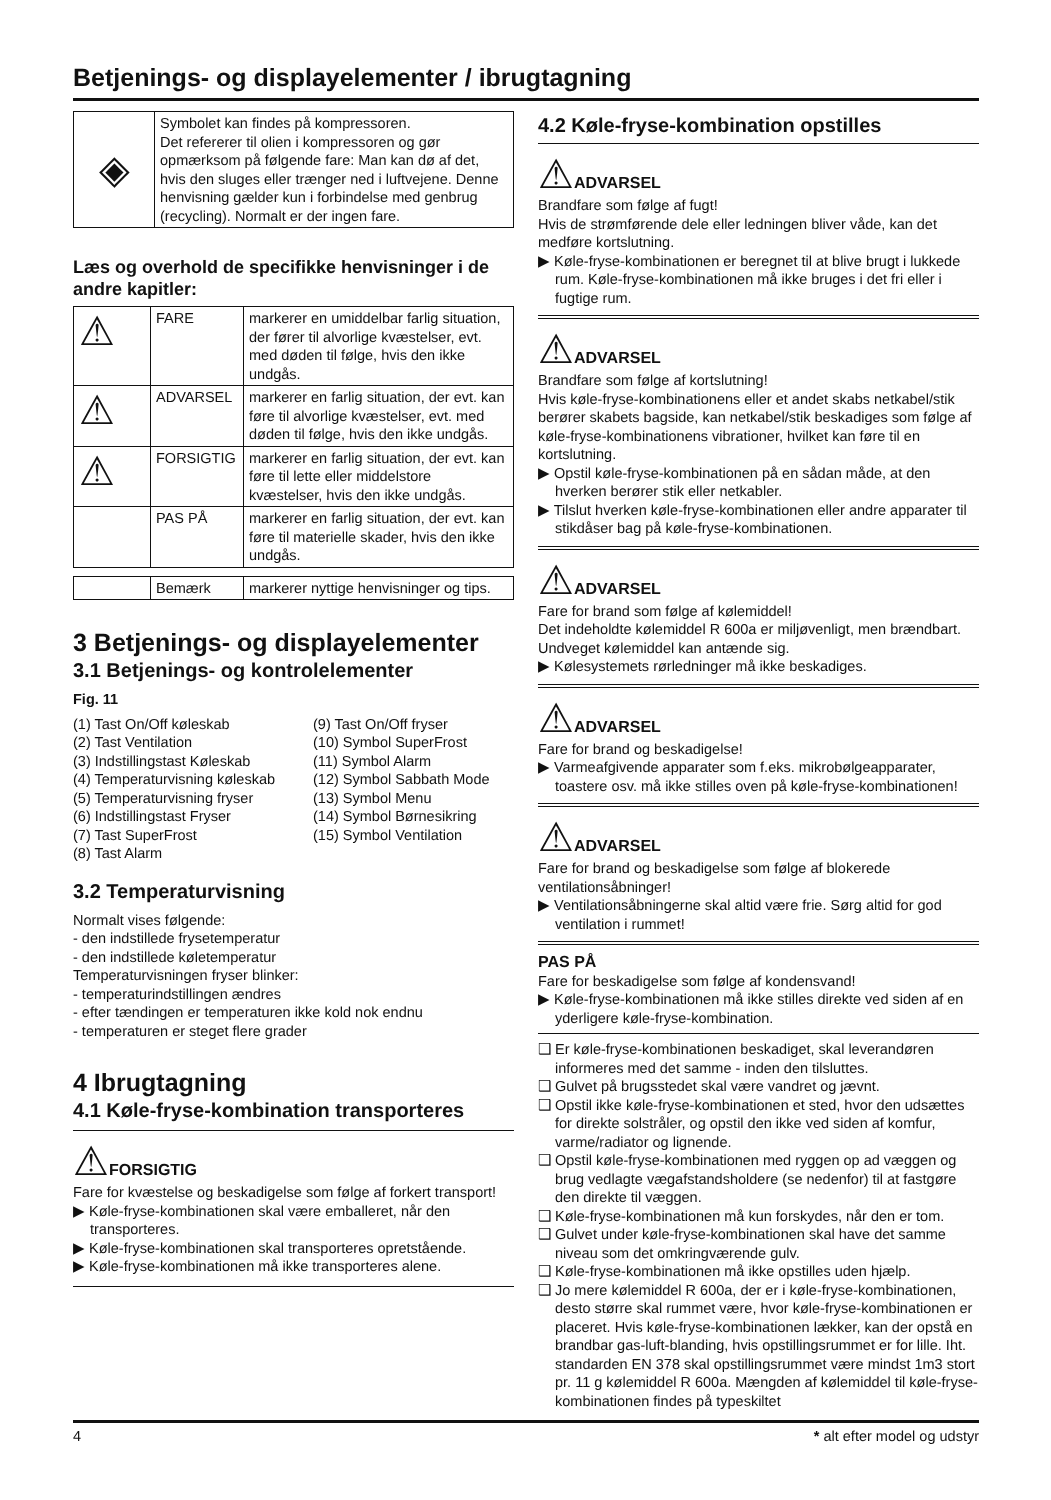Betjenings- og displayelementer / ibrugtagning
| ◈ | Symbolet kan findes på kompressoren. Det refererer til olien i kompressoren og gør opmærksom på følgende fare: Man kan dø af det, hvis den sluges eller trænger ned i luftvejene. Denne henvisning gælder kun i forbindelse med genbrug (recycling). Normalt er der ingen fare. |
Læs og overhold de specifikke henvisninger i de andre kapitler:
| ⚠ | FARE | markerer en umiddelbar farlig situation, der fører til alvorlige kvæstelser, evt. med døden til følge, hvis den ikke undgås. |
| ⚠ | ADVARSEL | markerer en farlig situation, der evt. kan føre til alvorlige kvæstelser, evt. med døden til følge, hvis den ikke undgås. |
| ⚠ | FORSIGTIG | markerer en farlig situation, der evt. kan føre til lette eller middelstore kvæstelser, hvis den ikke undgås. |
| | PAS PÅ | markerer en farlig situation, der evt. kan føre til materielle skader, hvis den ikke undgås. |
| | Bemærk | markerer nyttige henvisninger og tips. |
3 Betjenings- og displayelementer
3.1 Betjenings- og kontrolelementer
Fig. 11
(1) Tast On/Off køleskab
(9) Tast On/Off fryser
(2) Tast Ventilation
(10) Symbol SuperFrost
(3) Indstillingstast Køleskab
(11) Symbol Alarm
(4) Temperaturvisning køleskab
(12) Symbol Sabbath Mode
(5) Temperaturvisning fryser
(13) Symbol Menu
(6) Indstillingstast Fryser
(14) Symbol Børnesikring
(7) Tast SuperFrost
(15) Symbol Ventilation
(8) Tast Alarm
3.2 Temperaturvisning
Normalt vises følgende:
- den indstillede frysetemperatur
- den indstillede køletemperatur
Temperaturvisningen fryser blinker:
- temperaturindstillingen ændres
- efter tændingen er temperaturen ikke kold nok endnu
- temperaturen er steget flere grader
4 Ibrugtagning
4.1 Køle-fryse-kombination transporteres
⚠FORSIGTIG
Fare for kvæstelse og beskadigelse som følge af forkert transport!
▶ Køle-fryse-kombinationen skal være emballeret, når den transporteres.
▶ Køle-fryse-kombinationen skal transporteres opretstående.
▶ Køle-fryse-kombinationen må ikke transporteres alene.
4.2 Køle-fryse-kombination opstilles
⚠ADVARSEL
Brandfare som følge af fugt!
Hvis de strømførende dele eller ledningen bliver våde, kan det medføre kortslutning.
▶ Køle-fryse-kombinationen er beregnet til at blive brugt i lukkede rum. Køle-fryse-kombinationen må ikke bruges i det fri eller i fugtige rum.
⚠ADVARSEL
Brandfare som følge af kortslutning!
Hvis køle-fryse-kombinationens eller et andet skabs netkabel/stik berører skabets bagside, kan netkabel/stik beskadiges som følge af køle-fryse-kombinationens vibrationer, hvilket kan føre til en kortslutning.
▶ Opstil køle-fryse-kombinationen på en sådan måde, at den hverken berører stik eller netkabler.
▶ Tilslut hverken køle-fryse-kombinationen eller andre apparater til stikdåser bag på køle-fryse-kombinationen.
⚠ADVARSEL
Fare for brand som følge af kølemiddel!
Det indeholdte kølemiddel R 600a er miljøvenligt, men brændbart. Undveget kølemiddel kan antænde sig.
▶ Kølesystemets rørledninger må ikke beskadiges.
⚠ADVARSEL
Fare for brand og beskadigelse!
▶ Varmeafgivende apparater som f.eks. mikrobølgeapparater, toastere osv. må ikke stilles oven på køle-fryse-kombinationen!
⚠ADVARSEL
Fare for brand og beskadigelse som følge af blokerede ventilationsåbninger!
▶ Ventilationsåbningerne skal altid være frie. Sørg altid for god ventilation i rummet!
PAS PÅ
Fare for beskadigelse som følge af kondensvand!
▶ Køle-fryse-kombinationen må ikke stilles direkte ved siden af en yderligere køle-fryse-kombination.
❑ Er køle-fryse-kombinationen beskadiget, skal leverandøren informeres med det samme - inden den tilsluttes.
❑ Gulvet på brugsstedet skal være vandret og jævnt.
❑ Opstil ikke køle-fryse-kombinationen et sted, hvor den udsættes for direkte solstråler, og opstil den ikke ved siden af komfur, varme/radiator og lignende.
❑ Opstil køle-fryse-kombinationen med ryggen op ad væggen og brug vedlagte vægafstandsholdere (se nedenfor) til at fastgøre den direkte til væggen.
❑ Køle-fryse-kombinationen må kun forskydes, når den er tom.
❑ Gulvet under køle-fryse-kombinationen skal have det samme niveau som det omkringværende gulv.
❑ Køle-fryse-kombinationen må ikke opstilles uden hjælp.
❑ Jo mere kølemiddel R 600a, der er i køle-fryse-kombinationen, desto større skal rummet være, hvor køle-fryse-kombinationen er placeret. Hvis køle-fryse-kombinationen lækker, kan der opstå en brandbar gas-luft-blanding, hvis opstillingsrummet er for lille. Iht. standarden EN 378 skal opstillingsrummet være mindst 1m3 stort pr. 11 g kølemiddel R 600a. Mængden af kølemiddel til køle-fryse-kombinationen findes på typeskiltet
4 * alt efter model og udstyr